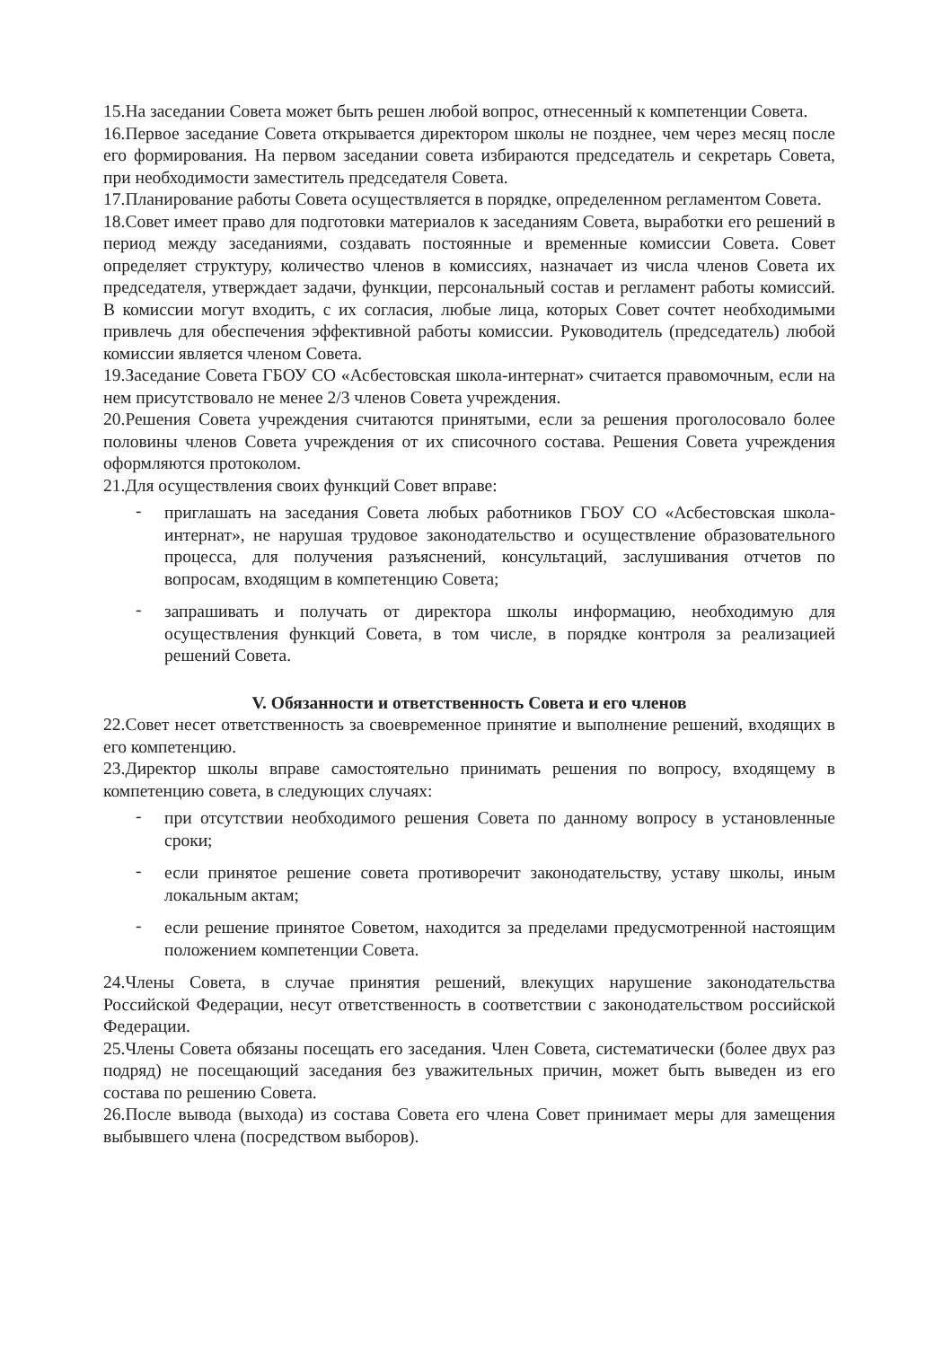15.На заседании Совета может быть решен любой вопрос, отнесенный к компетенции Совета.
16.Первое заседание Совета открывается директором школы не позднее, чем через месяц после его формирования. На первом заседании совета избираются председатель и секретарь Совета, при необходимости заместитель председателя Совета.
17.Планирование работы Совета осуществляется в порядке, определенном регламентом Совета.
18.Совет имеет право для подготовки материалов к заседаниям Совета, выработки его решений в период между заседаниями, создавать постоянные и временные комиссии Совета. Совет определяет структуру, количество членов в комиссиях, назначает из числа членов Совета их председателя, утверждает задачи, функции, персональный состав и регламент работы комиссий. В комиссии могут входить, с их согласия, любые лица, которых Совет сочтет необходимыми привлечь для обеспечения эффективной работы комиссии. Руководитель (председатель) любой комиссии является членом Совета.
19.Заседание Совета ГБОУ СО «Асбестовская школа-интернат» считается правомочным, если на нем присутствовало не менее 2/3 членов Совета учреждения.
20.Решения Совета учреждения считаются принятыми, если за решения проголосовало более половины членов Совета учреждения от их списочного состава. Решения Совета учреждения оформляются протоколом.
21.Для осуществления своих функций Совет вправе:
- приглашать на заседания Совета любых работников ГБОУ СО «Асбестовская школа-интернат», не нарушая трудовое законодательство и осуществление образовательного процесса, для получения разъяснений, консультаций, заслушивания отчетов по вопросам, входящим в компетенцию Совета;
- запрашивать и получать от директора школы информацию, необходимую для осуществления функций Совета, в том числе, в порядке контроля за реализацией решений Совета.
V. Обязанности и ответственность Совета и его членов
22.Совет несет ответственность за своевременное принятие и выполнение решений, входящих в его компетенцию.
23.Директор школы вправе самостоятельно принимать решения по вопросу, входящему в компетенцию совета, в следующих случаях:
- при отсутствии необходимого решения Совета по данному вопросу в установленные сроки;
- если принятое решение совета противоречит законодательству, уставу школы, иным локальным актам;
- если решение принятое Советом, находится за пределами предусмотренной настоящим положением компетенции Совета.
24.Члены Совета, в случае принятия решений, влекущих нарушение законодательства Российской Федерации, несут ответственность в соответствии с законодательством российской Федерации.
25.Члены Совета обязаны посещать его заседания. Член Совета, систематически (более двух раз подряд) не посещающий заседания без уважительных причин, может быть выведен из его состава по решению Совета.
26.После вывода (выхода) из состава Совета его члена Совет принимает меры для замещения выбывшего члена (посредством выборов).